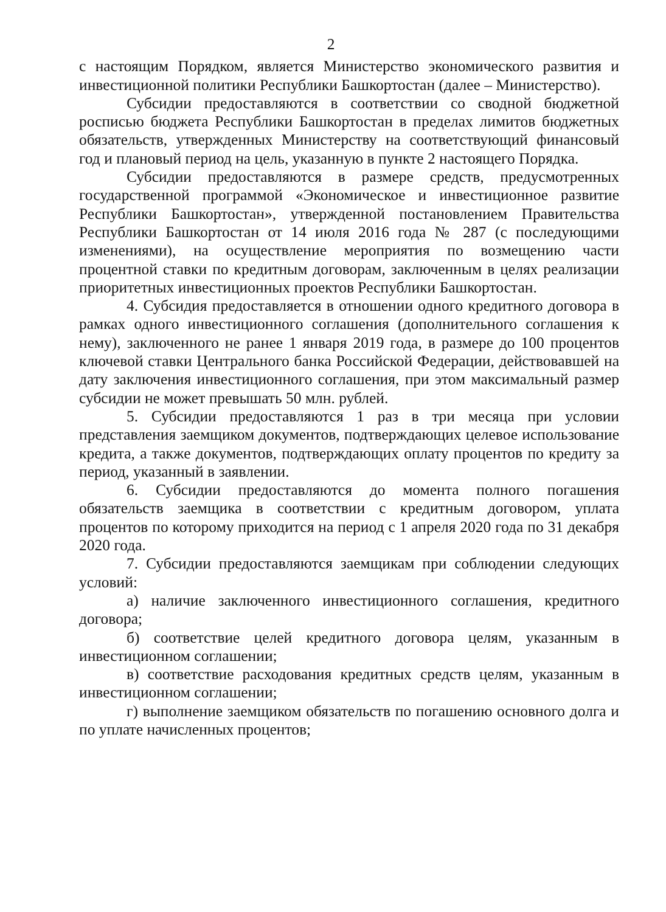2
с настоящим Порядком, является Министерство экономического развития и инвестиционной политики Республики Башкортостан (далее – Министерство).
Субсидии предоставляются в соответствии со сводной бюджетной росписью бюджета Республики Башкортостан в пределах лимитов бюджетных обязательств, утвержденных Министерству на соответствующий финансовый год и плановый период на цель, указанную в пункте 2 настоящего Порядка.
Субсидии предоставляются в размере средств, предусмотренных государственной программой «Экономическое и инвестиционное развитие Республики Башкортостан», утвержденной постановлением Правительства Республики Башкортостан от 14 июля 2016 года № 287 (с последующими изменениями), на осуществление мероприятия по возмещению части процентной ставки по кредитным договорам, заключенным в целях реализации приоритетных инвестиционных проектов Республики Башкортостан.
4. Субсидия предоставляется в отношении одного кредитного договора в рамках одного инвестиционного соглашения (дополнительного соглашения к нему), заключенного не ранее 1 января 2019 года, в размере до 100 процентов ключевой ставки Центрального банка Российской Федерации, действовавшей на дату заключения инвестиционного соглашения, при этом максимальный размер субсидии не может превышать 50 млн. рублей.
5. Субсидии предоставляются 1 раз в три месяца при условии представления заемщиком документов, подтверждающих целевое использование кредита, а также документов, подтверждающих оплату процентов по кредиту за период, указанный в заявлении.
6. Субсидии предоставляются до момента полного погашения обязательств заемщика в соответствии с кредитным договором, уплата процентов по которому приходится на период с 1 апреля 2020 года по 31 декабря 2020 года.
7. Субсидии предоставляются заемщикам при соблюдении следующих условий:
а) наличие заключенного инвестиционного соглашения, кредитного договора;
б) соответствие целей кредитного договора целям, указанным в инвестиционном соглашении;
в) соответствие расходования кредитных средств целям, указанным в инвестиционном соглашении;
г) выполнение заемщиком обязательств по погашению основного долга и по уплате начисленных процентов;